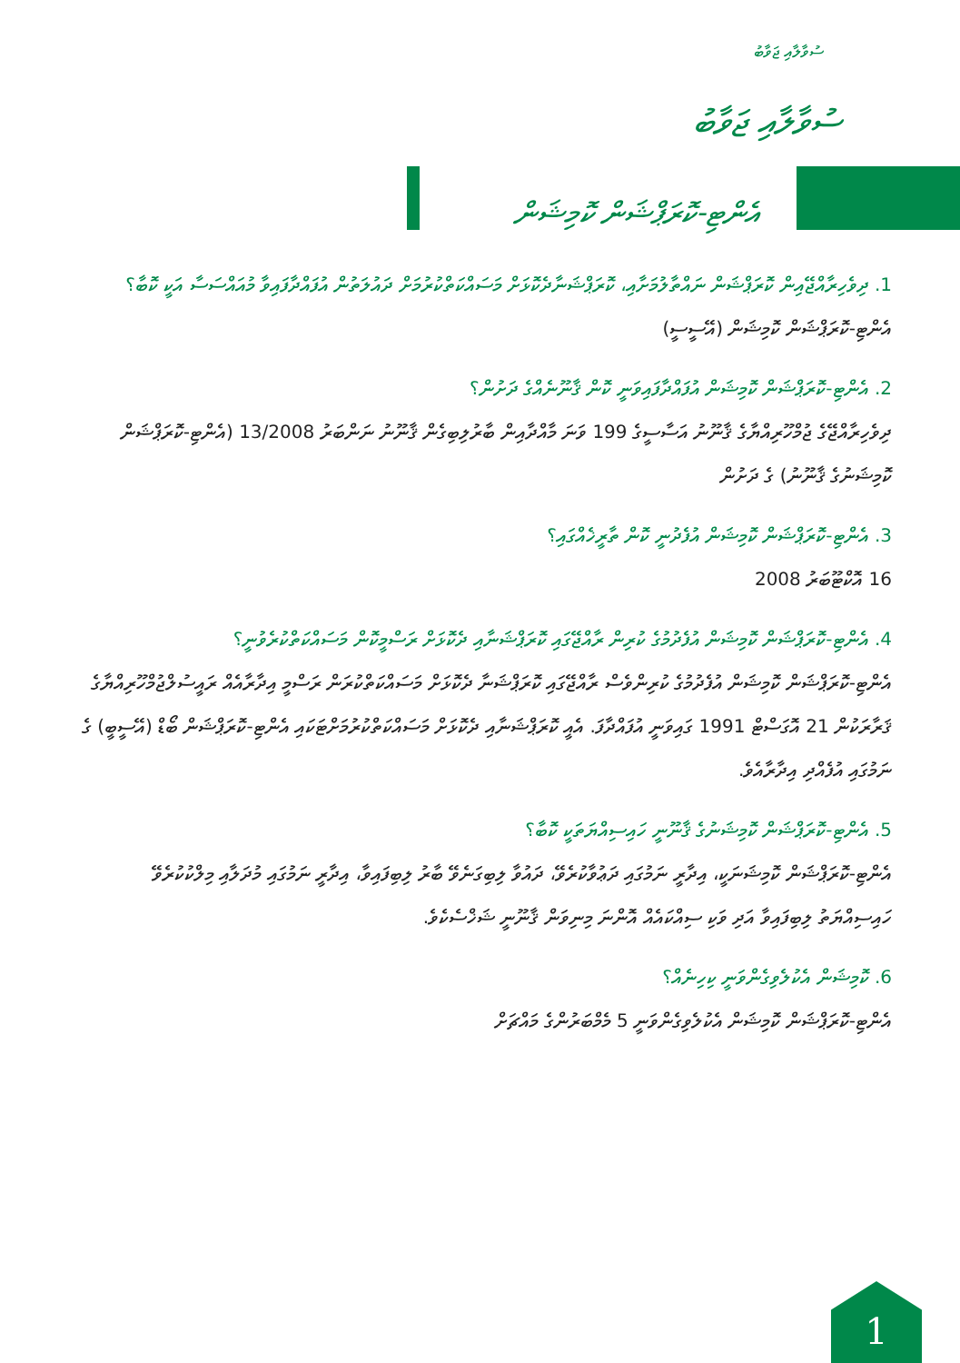ސުވާލާއި ޖަވާބު
ސުވާލާއި ޖަވާބު
އެންޓި-ކޮރަޕްޝަން ކޮމިޝަން
1. ދިވެހިރާއްޖޭއިން ކޮރަޕްޝަން ނައްތާލުމަށާއި، ކޮރަޕްޝަނާދެކޮޅަށް މަސައްކަތްކުރުމަށް ދައުލަތުން އުފައްދާފައިވާ މުއައްސަސާ އަކީ ކޮބާ؟
އެންޓި-ކޮރަޕްޝަން ކޮމިޝަން (އޭސީސީ)
2. އެންޓި-ކޮރަޕްޝަން ކޮމިޝަން އުފައްދާފައިވަނީ ކޮން ޤާނޫނެއްގެ ދަށުން؟
ދިވެހިރާއްޖޭގެ ޖުމްހޫރިއްޔާގެ ޤާނޫނު އަސާސީގެ 199 ވަނަ މާއްދާއިން ބާރުލިބިގެން ޤާނޫނު ނަންބަރު 13/2008 (އެންޓި-ކޮރަޕްޝަން ކޮމިޝަނުގެ ޤާނޫނު) ގެ ދަށުން
3. އެންޓި-ކޮރަޕްޝަން ކޮމިޝަން އުފެދުނީ ކޮން ތާރީޚެއްގައި؟
16 އޮކްޓޫބަރު 2008
4. އެންޓި-ކޮރަޕްޝަން ކޮމިޝަން އުފެދުމުގެ ކުރިން ރާއްޖޭގައި ކޮރަޕްޝަނާއި ދެކޮޅަށް ރަސްމީކޮން މަސައްކަތްކުރެވުނީ؟
އެންޓި-ކޮރަޕްޝަން ކޮމިޝަން އުފެދުމުގެ ކުރިންވެސް ރާއްޖޭގައި ކޮރަޕްޝަނާ ދެކޮޅަށް މަސައްކަތްކުރަން ރަސްމީ އިދާރާއެއް ރައީސުލްޖުމްހޫރިއްޔާގެ ޤަރާރަކުން 21 އޮގަސްޓް 1991 ގައިވަނީ އުފައްދާފަ. އެއީ ކޮރަޕްޝަނާއި ދެކޮޅަށް މަސައްކަތްކުރުމަށްޓަކައި އެންޓި-ކޮރަޕްޝަން ބޯޑް (އޭސީބީ) ގެ ނަމުގައި އުފެއްދި އިދާރާއެވެ.
5. އެންޓި-ކޮރަޕްޝަން ކޮމިޝަނުގެ ޤާނޫނީ ހައިސިއްޔަތަކީ ކޮބާ؟
އެންޓި-ކޮރަޕްޝަން ކޮމިޝަނަކީ، އިދާރީ ނަމުގައި ދަޢުވާކުރެވޭ، ދައުވާ ލިބިގަނެވޭ ބާރު ލިބިފައިވާ، އިދާރީ ނަމުގައި މުދަލާއި މިލްކުކުރެވޭ ހައިސިއްޔަތު ލިބިފައިވާ އަދި ވަކި ސިއްކައެއް އޮންނަ މިނިވަން ޤާނޫނީ ޝަޚްސެކެވެ.
6. ކޮމިޝަން އެކުލެވިގެންވަނީ ކިހިނެއް؟
އެންޓި-ކޮރަޕްޝަން ކޮމިޝަން އެކުލެވިގެންވަނީ 5 މެމްބަރުންގެ މައްޗަށް
1